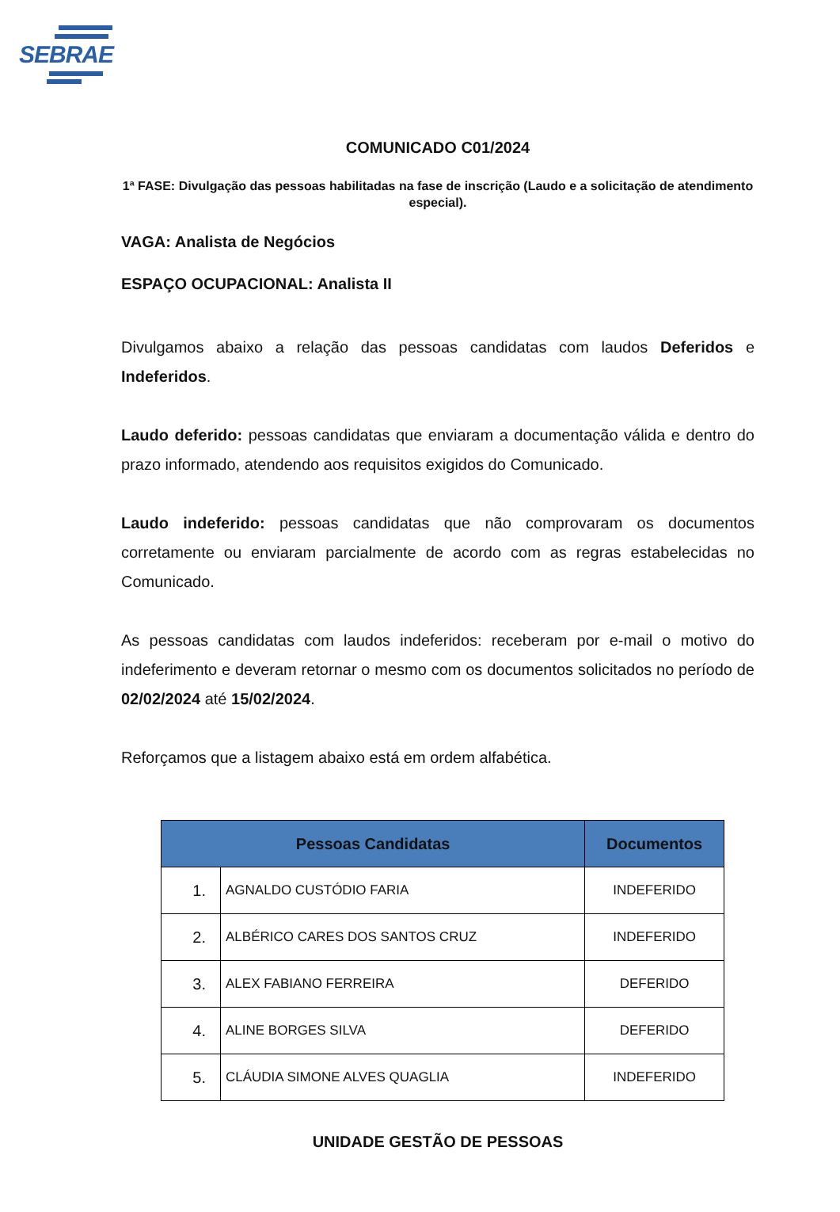SEBRAE
COMUNICADO C01/2024
1ª FASE: Divulgação das pessoas habilitadas na fase de inscrição (Laudo e a solicitação de atendimento especial).
VAGA: Analista de Negócios
ESPAÇO OCUPACIONAL: Analista II
Divulgamos abaixo a relação das pessoas candidatas com laudos Deferidos e Indeferidos.
Laudo deferido: pessoas candidatas que enviaram a documentação válida e dentro do prazo informado, atendendo aos requisitos exigidos do Comunicado.
Laudo indeferido: pessoas candidatas que não comprovaram os documentos corretamente ou enviaram parcialmente de acordo com as regras estabelecidas no Comunicado.
As pessoas candidatas com laudos indeferidos: receberam por e-mail o motivo do indeferimento e deveram retornar o mesmo com os documentos solicitados no período de 02/02/2024 até 15/02/2024.
Reforçamos que a listagem abaixo está em ordem alfabética.
| Pessoas Candidatas | | Documentos |
| --- | --- | --- |
| 1. | AGNALDO CUSTÓDIO FARIA | INDEFERIDO |
| 2. | ALBÉRICO CARES DOS SANTOS CRUZ | INDEFERIDO |
| 3. | ALEX FABIANO FERREIRA | DEFERIDO |
| 4. | ALINE BORGES SILVA | DEFERIDO |
| 5. | CLÁUDIA SIMONE ALVES QUAGLIA | INDEFERIDO |
UNIDADE GESTÃO DE PESSOAS